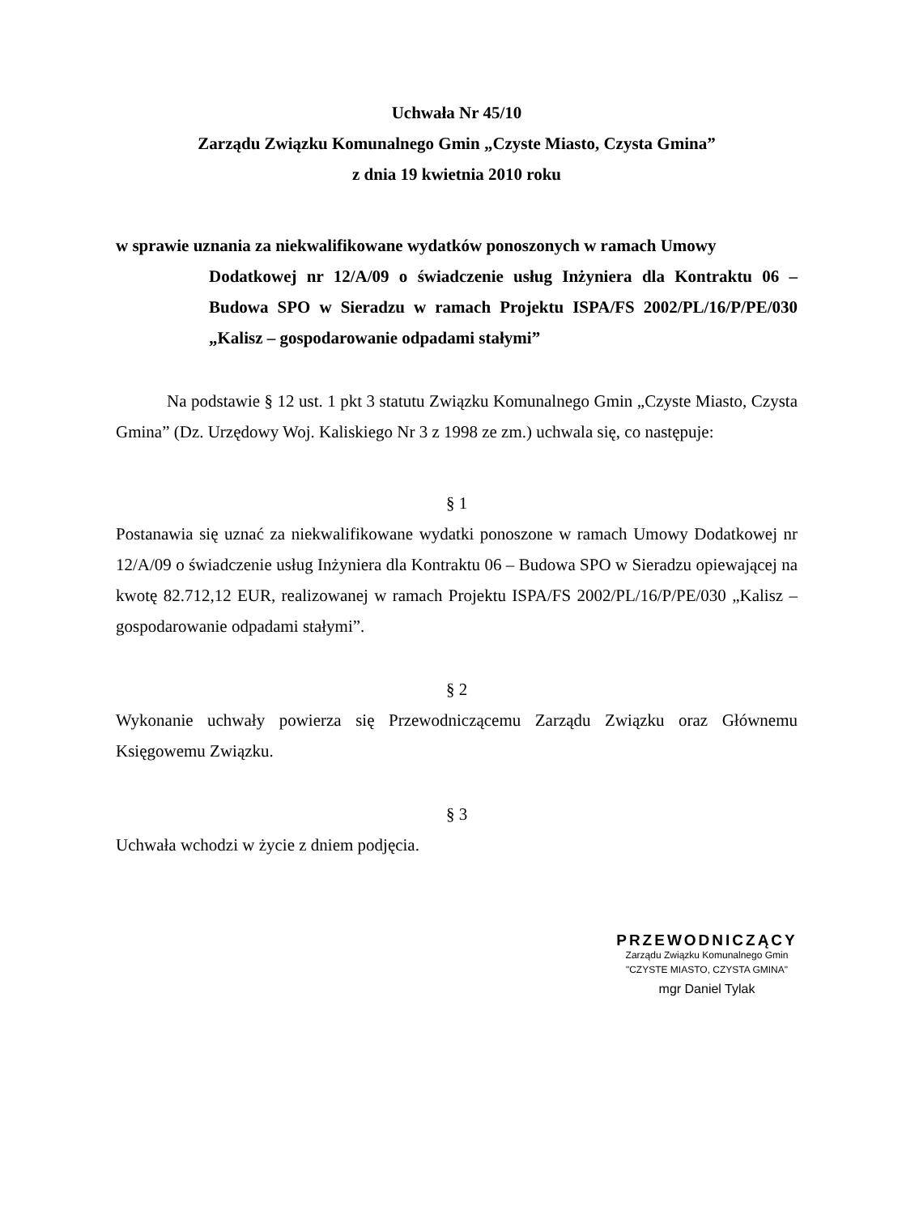Uchwała Nr 45/10
Zarządu Związku Komunalnego Gmin „Czyste Miasto, Czysta Gmina”
z dnia 19 kwietnia 2010 roku
w sprawie uznania za niekwalifikowane wydatków ponoszonych w ramach Umowy
Dodatkowej nr 12/A/09 o świadczenie usług Inżyniera dla Kontraktu 06 – Budowa SPO w Sieradzu w ramach Projektu ISPA/FS 2002/PL/16/P/PE/030 „Kalisz – gospodarowanie odpadami stałymi”
Na podstawie § 12 ust. 1 pkt 3 statutu Związku Komunalnego Gmin „Czyste Miasto, Czysta Gmina” (Dz. Urzędowy Woj. Kaliskiego Nr 3 z 1998 ze zm.) uchwala się, co następuje:
§ 1
Postanawia się uznać za niekwalifikowane wydatki ponoszone w ramach Umowy Dodatkowej nr 12/A/09 o świadczenie usług Inżyniera dla Kontraktu 06 – Budowa SPO w Sieradzu opiewającej na kwotę 82.712,12 EUR, realizowanej w ramach Projektu ISPA/FS 2002/PL/16/P/PE/030 „Kalisz – gospodarowanie odpadami stałymi”.
§ 2
Wykonanie uchwały powierza się Przewodniczącemu Zarządu Związku oraz Głównemu Księgowemu Związku.
§ 3
Uchwała wchodzi w życie z dniem podjęcia.
PRZEWODNICZĄCY
Zarządu Związku Komunalnego Gmin
"CZYSTE MIASTO, CZYSTA GMINA"
mgr Daniel Tylak